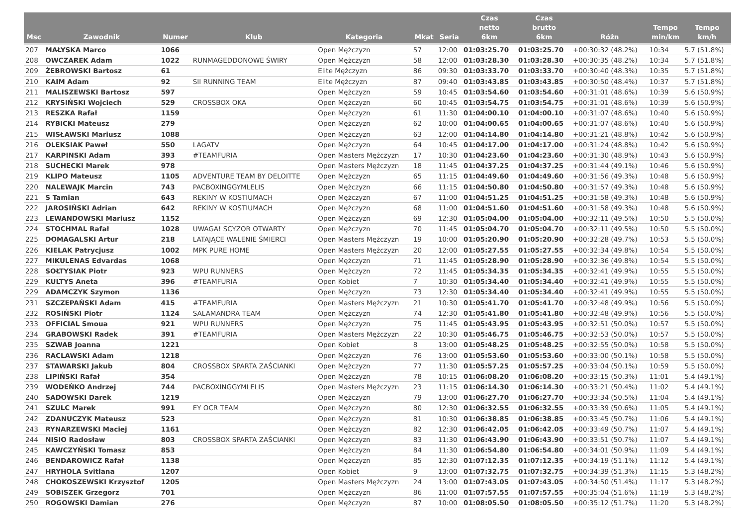| Msc | Zawodnik | Numer | Klub | Kategoria | Mkat | Seria | Czas netto 6km | Czas brutto 6km | Różn | Tempo min/km | Tempo km/h |
| --- | --- | --- | --- | --- | --- | --- | --- | --- | --- | --- | --- |
| 207 | MAŁYSKA Marco | 1066 | | Open Mężczyzn | 57 | 12:00 | 01:03:25.70 | 01:03:25.70 | +00:30:32 (48.2%) | 10:34 | 5.7 (51.8%) |
| 208 | OWCZAREK Adam | 1022 | RUNMAGEDDONOWE ŚWIRY | Open Mężczyzn | 58 | 12:00 | 01:03:28.30 | 01:03:28.30 | +00:30:35 (48.2%) | 10:34 | 5.7 (51.8%) |
| 209 | ŻEBROWSKI Bartosz | 61 | | Elite Mężczyzn | 86 | 09:30 | 01:03:33.70 | 01:03:33.70 | +00:30:40 (48.3%) | 10:35 | 5.7 (51.8%) |
| 210 | KAIM Adam | 92 | SII RUNNING TEAM | Elite Mężczyzn | 87 | 09:40 | 01:03:43.85 | 01:03:43.85 | +00:30:50 (48.4%) | 10:37 | 5.7 (51.8%) |
| 211 | MALISZEWSKI Bartosz | 597 | | Open Mężczyzn | 59 | 10:45 | 01:03:54.60 | 01:03:54.60 | +00:31:01 (48.6%) | 10:39 | 5.6 (50.9%) |
| 212 | KRYSIŃSKI Wojciech | 529 | CROSSBOX OKA | Open Mężczyzn | 60 | 10:45 | 01:03:54.75 | 01:03:54.75 | +00:31:01 (48.6%) | 10:39 | 5.6 (50.9%) |
| 213 | RESZKA Rafał | 1159 | | Open Mężczyzn | 61 | 11:30 | 01:04:00.10 | 01:04:00.10 | +00:31:07 (48.6%) | 10:40 | 5.6 (50.9%) |
| 214 | RYBICKI Mateusz | 279 | | Open Mężczyzn | 62 | 10:00 | 01:04:00.65 | 01:04:00.65 | +00:31:07 (48.6%) | 10:40 | 5.6 (50.9%) |
| 215 | WISŁAWSKI Mariusz | 1088 | | Open Mężczyzn | 63 | 12:00 | 01:04:14.80 | 01:04:14.80 | +00:31:21 (48.8%) | 10:42 | 5.6 (50.9%) |
| 216 | OLEKSIAK Paweł | 550 | LAGATV | Open Mężczyzn | 64 | 10:45 | 01:04:17.00 | 01:04:17.00 | +00:31:24 (48.8%) | 10:42 | 5.6 (50.9%) |
| 217 | KARPINSKI Adam | 393 | #TEAMFURIA | Open Masters Mężczyzn | 17 | 10:30 | 01:04:23.60 | 01:04:23.60 | +00:31:30 (48.9%) | 10:43 | 5.6 (50.9%) |
| 218 | SUCHECKI Marek | 978 | | Open Masters Mężczyzn | 18 | 11:45 | 01:04:37.25 | 01:04:37.25 | +00:31:44 (49.1%) | 10:46 | 5.6 (50.9%) |
| 219 | KLIPO Mateusz | 1105 | ADVENTURE TEAM BY DELOITTE | Open Mężczyzn | 65 | 11:15 | 01:04:49.60 | 01:04:49.60 | +00:31:56 (49.3%) | 10:48 | 5.6 (50.9%) |
| 220 | NALEWAJK Marcin | 743 | PACBOXINGGYMLELIS | Open Mężczyzn | 66 | 11:15 | 01:04:50.80 | 01:04:50.80 | +00:31:57 (49.3%) | 10:48 | 5.6 (50.9%) |
| 221 | S Tamian | 643 | REKINY W KOSTIUMACH | Open Mężczyzn | 67 | 11:00 | 01:04:51.25 | 01:04:51.25 | +00:31:58 (49.3%) | 10:48 | 5.6 (50.9%) |
| 222 | JAROSIŃSKI Adrian | 642 | REKINY W KOSTIUMACH | Open Mężczyzn | 68 | 11:00 | 01:04:51.60 | 01:04:51.60 | +00:31:58 (49.3%) | 10:48 | 5.6 (50.9%) |
| 223 | LEWANDOWSKI Mariusz | 1152 | | Open Mężczyzn | 69 | 12:30 | 01:05:04.00 | 01:05:04.00 | +00:32:11 (49.5%) | 10:50 | 5.5 (50.0%) |
| 224 | STOCHMAL Rafał | 1028 | UWAGA! SCYZOR OTWARTY | Open Mężczyzn | 70 | 11:45 | 01:05:04.70 | 01:05:04.70 | +00:32:11 (49.5%) | 10:50 | 5.5 (50.0%) |
| 225 | DOMAGALSKI Artur | 218 | LATAJĄCE WALENIE ŚMIERCI | Open Masters Mężczyzn | 19 | 10:00 | 01:05:20.90 | 01:05:20.90 | +00:32:28 (49.7%) | 10:53 | 5.5 (50.0%) |
| 226 | KIELAK Patrycjusz | 1002 | MPK PURE HOME | Open Masters Mężczyzn | 20 | 12:00 | 01:05:27.55 | 01:05:27.55 | +00:32:34 (49.8%) | 10:54 | 5.5 (50.0%) |
| 227 | MIKULENAS Edvardas | 1068 | | Open Mężczyzn | 71 | 11:45 | 01:05:28.90 | 01:05:28.90 | +00:32:36 (49.8%) | 10:54 | 5.5 (50.0%) |
| 228 | SOŁTYSIAK Piotr | 923 | WPU RUNNERS | Open Mężczyzn | 72 | 11:45 | 01:05:34.35 | 01:05:34.35 | +00:32:41 (49.9%) | 10:55 | 5.5 (50.0%) |
| 229 | KULTYS Aneta | 396 | #TEAMFURIA | Open Kobiet | 7 | 10:30 | 01:05:34.40 | 01:05:34.40 | +00:32:41 (49.9%) | 10:55 | 5.5 (50.0%) |
| 229 | ADAMCZYK Szymon | 1136 | | Open Mężczyzn | 73 | 12:30 | 01:05:34.40 | 01:05:34.40 | +00:32:41 (49.9%) | 10:55 | 5.5 (50.0%) |
| 231 | SZCZEPAŃSKI Adam | 415 | #TEAMFURIA | Open Masters Mężczyzn | 21 | 10:30 | 01:05:41.70 | 01:05:41.70 | +00:32:48 (49.9%) | 10:56 | 5.5 (50.0%) |
| 232 | ROSIŃSKI Piotr | 1124 | SALAMANDRA TEAM | Open Mężczyzn | 74 | 12:30 | 01:05:41.80 | 01:05:41.80 | +00:32:48 (49.9%) | 10:56 | 5.5 (50.0%) |
| 233 | OFFICIAL Smoua | 921 | WPU RUNNERS | Open Mężczyzn | 75 | 11:45 | 01:05:43.95 | 01:05:43.95 | +00:32:51 (50.0%) | 10:57 | 5.5 (50.0%) |
| 234 | GRABOWSKI Radek | 391 | #TEAMFURIA | Open Masters Mężczyzn | 22 | 10:30 | 01:05:46.75 | 01:05:46.75 | +00:32:53 (50.0%) | 10:57 | 5.5 (50.0%) |
| 235 | SZWAB Joanna | 1221 | | Open Kobiet | 8 | 13:00 | 01:05:48.25 | 01:05:48.25 | +00:32:55 (50.0%) | 10:58 | 5.5 (50.0%) |
| 236 | RACLAWSKI Adam | 1218 | | Open Mężczyzn | 76 | 13:00 | 01:05:53.60 | 01:05:53.60 | +00:33:00 (50.1%) | 10:58 | 5.5 (50.0%) |
| 237 | STAWARSKI Jakub | 804 | CROSSBOX SPARTA ZAŚCIANKI | Open Mężczyzn | 77 | 11:30 | 01:05:57.25 | 01:05:57.25 | +00:33:04 (50.1%) | 10:59 | 5.5 (50.0%) |
| 238 | LIPIŃSKI Rafał | 354 | | Open Mężczyzn | 78 | 10:15 | 01:06:08.20 | 01:06:08.20 | +00:33:15 (50.3%) | 11:01 | 5.4 (49.1%) |
| 239 | WODEŃKO Andrzej | 744 | PACBOXINGGYMLELIS | Open Masters Mężczyzn | 23 | 11:15 | 01:06:14.30 | 01:06:14.30 | +00:33:21 (50.4%) | 11:02 | 5.4 (49.1%) |
| 240 | SADOWSKI Darek | 1219 | | Open Mężczyzn | 79 | 13:00 | 01:06:27.70 | 01:06:27.70 | +00:33:34 (50.5%) | 11:04 | 5.4 (49.1%) |
| 241 | SZULC Marek | 991 | EY OCR TEAM | Open Mężczyzn | 80 | 12:30 | 01:06:32.55 | 01:06:32.55 | +00:33:39 (50.6%) | 11:05 | 5.4 (49.1%) |
| 242 | ZDANUCZYK Mateusz | 523 | | Open Mężczyzn | 81 | 10:30 | 01:06:38.85 | 01:06:38.85 | +00:33:45 (50.7%) | 11:06 | 5.4 (49.1%) |
| 243 | RYNARZEWSKI Maciej | 1161 | | Open Mężczyzn | 82 | 12:30 | 01:06:42.05 | 01:06:42.05 | +00:33:49 (50.7%) | 11:07 | 5.4 (49.1%) |
| 244 | NISIO Radosław | 803 | CROSSBOX SPARTA ZAŚCIANKI | Open Mężczyzn | 83 | 11:30 | 01:06:43.90 | 01:06:43.90 | +00:33:51 (50.7%) | 11:07 | 5.4 (49.1%) |
| 245 | KAWCZYŃSKI Tomasz | 853 | | Open Mężczyzn | 84 | 11:30 | 01:06:54.80 | 01:06:54.80 | +00:34:01 (50.9%) | 11:09 | 5.4 (49.1%) |
| 246 | BENDAROWICZ Rafał | 1138 | | Open Mężczyzn | 85 | 12:30 | 01:07:12.35 | 01:07:12.35 | +00:34:19 (51.1%) | 11:12 | 5.4 (49.1%) |
| 247 | HRYHOLA Svitlana | 1207 | | Open Kobiet | 9 | 13:00 | 01:07:32.75 | 01:07:32.75 | +00:34:39 (51.3%) | 11:15 | 5.3 (48.2%) |
| 248 | CHOKOSZEWSKI Krzysztof | 1205 | | Open Masters Mężczyzn | 24 | 13:00 | 01:07:43.05 | 01:07:43.05 | +00:34:50 (51.4%) | 11:17 | 5.3 (48.2%) |
| 249 | SOBISZEK Grzegorz | 701 | | Open Mężczyzn | 86 | 11:00 | 01:07:57.55 | 01:07:57.55 | +00:35:04 (51.6%) | 11:19 | 5.3 (48.2%) |
| 250 | ROGOWSKI Damian | 276 | | Open Mężczyzn | 87 | 10:00 | 01:08:05.50 | 01:08:05.50 | +00:35:12 (51.7%) | 11:20 | 5.3 (48.2%) |